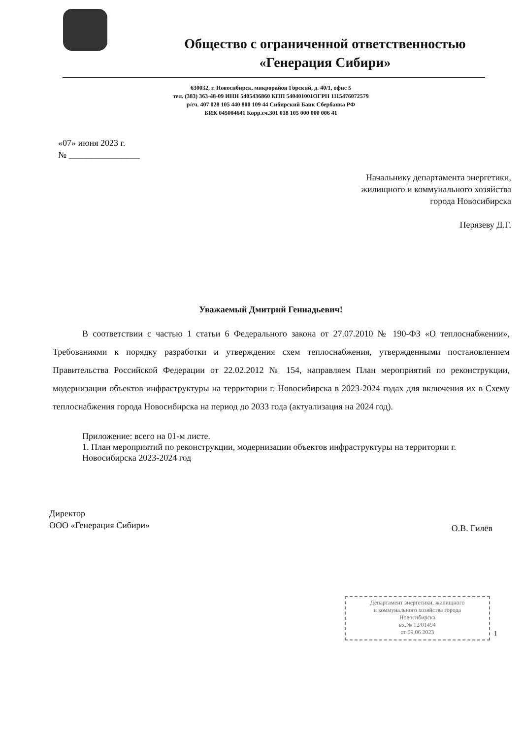Общество с ограниченной ответственностью
«Генерация Сибири»
630032, г. Новосибирск, микрорайон Горский, д. 40/1, офис 5
тел. (383) 363-48-09 ИНН 5405436860 КПП 540401001ОГРН 1115476072579
р/сч. 407 028 105 440 800 109 44 Сибирский Банк Сбербанка РФ
БИК 045004641 Корр.сч.301 018 105 000 000 006 41
«07» июня 2023 г.
№ ________________
Начальнику департамента энергетики,
жилищного и коммунального хозяйства
города Новосибирска
Перязеву Д.Г.
Уважаемый Дмитрий Геннадьевич!
В соответствии с частью 1 статьи 6 Федерального закона от 27.07.2010 № 190-ФЗ «О теплоснабжении», Требованиями к порядку разработки и утверждения схем теплоснабжения, утвержденными постановлением Правительства Российской Федерации от 22.02.2012 № 154, направляем План мероприятий по реконструкции, модернизации объектов инфраструктуры на территории г. Новосибирска в 2023-2024 годах для включения их в Схему теплоснабжения города Новосибирска на период до 2033 года (актуализация на 2024 год).
Приложение: всего на 01-м листе.
1. План мероприятий по реконструкции, модернизации объектов инфраструктуры на территории г. Новосибирска 2023-2024 год
Директор
ООО «Генерация Сибири»
О.В. Гилёв
Департамент энергетики, жилищного
и коммунального хозяйства города
Новосибирска
вх.№ 12/01494
от 09.06 2023
1